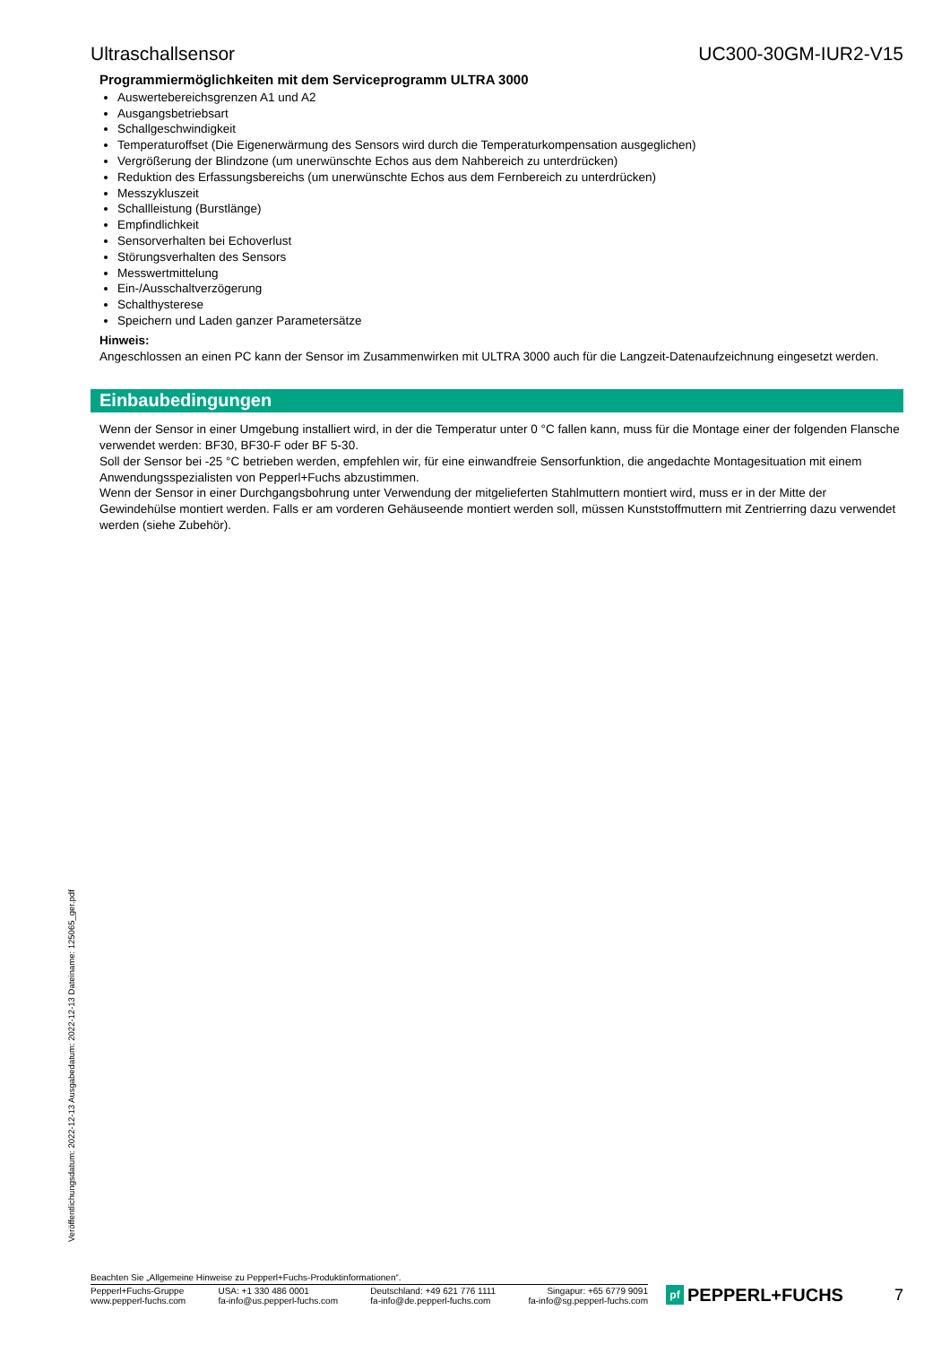Ultraschallsensor UC300-30GM-IUR2-V15
Programmiermöglichkeiten mit dem Serviceprogramm ULTRA 3000
Auswertebereichsgrenzen A1 und A2
Ausgangsbetriebsart
Schallgeschwindigkeit
Temperaturoffset (Die Eigenerwärmung des Sensors wird durch die Temperaturkompensation ausgeglichen)
Vergrößerung der Blindzone (um unerwünschte Echos aus dem Nahbereich zu unterdrücken)
Reduktion des Erfassungsbereichs (um unerwünschte Echos aus dem Fernbereich zu unterdrücken)
Messzykluszeit
Schallleistung (Burstlänge)
Empfindlichkeit
Sensorverhalten bei Echoverlust
Störungsverhalten des Sensors
Messwertmittelung
Ein-/Ausschaltverzögerung
Schalthysterese
Speichern und Laden ganzer Parametersätze
Hinweis:
Angeschlossen an einen PC kann der Sensor im Zusammenwirken mit ULTRA 3000 auch für die Langzeit-Datenaufzeichnung eingesetzt werden.
Einbaubedingungen
Wenn der Sensor in einer Umgebung installiert wird, in der die Temperatur unter 0 °C fallen kann, muss für die Montage einer der folgenden Flansche verwendet werden: BF30, BF30-F oder BF 5-30.
Soll der Sensor bei -25 °C betrieben werden, empfehlen wir, für eine einwandfreie Sensorfunktion, die angedachte Montagesituation mit einem Anwendungsspezialisten von Pepperl+Fuchs abzustimmen.
Wenn der Sensor in einer Durchgangsbohrung unter Verwendung der mitgelieferten Stahlmuttern montiert wird, muss er in der Mitte der Gewindehülse montiert werden. Falls er am vorderen Gehäuseende montiert werden soll, müssen Kunststoffmuttern mit Zentrierring dazu verwendet werden (siehe Zubehör).
Veröffentlichungsdatum: 2022-12-13 Ausgabedatum: 2022-12-13 Dateiname: 125065_ger.pdf
Beachten Sie „Allgemeine Hinweise zu Pepperl+Fuchs-Produktinformationen“.
Pepperl+Fuchs-Gruppe
www.pepperl-fuchs.com
USA: +1 330 486 0001
fa-info@us.pepperl-fuchs.com
Deutschland: +49 621 776 1111
fa-info@de.pepperl-fuchs.com
Singapur: +65 6779 9091
fa-info@sg.pepperl-fuchs.com
pf PEPPERL+FUCHS 7